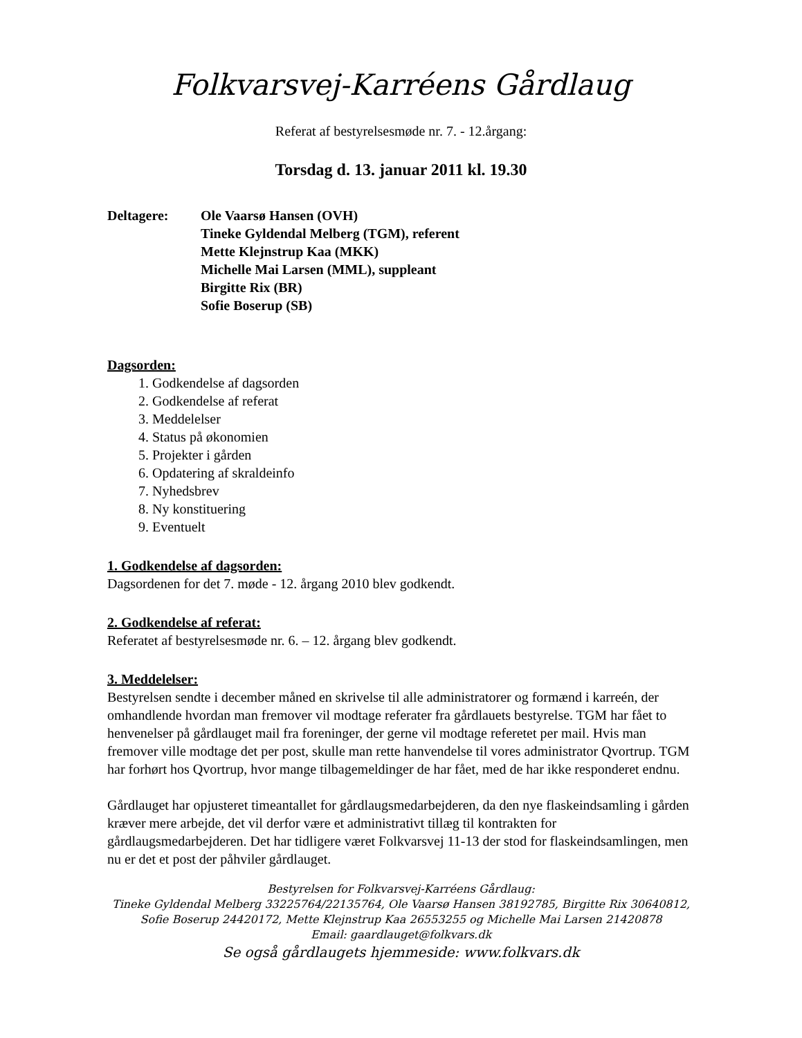Folkvarsvej-Karréens Gårdlaug
Referat af bestyrelsesmøde nr. 7. - 12.årgang:
Torsdag d. 13. januar 2011 kl. 19.30
Deltagere: Ole Vaarsø Hansen (OVH)
Tineke Gyldendal Melberg (TGM), referent
Mette Klejnstrup Kaa (MKK)
Michelle Mai Larsen (MML), suppleant
Birgitte Rix (BR)
Sofie Boserup (SB)
Dagsorden:
1. Godkendelse af dagsorden
2. Godkendelse af referat
3. Meddelelser
4. Status på økonomien
5. Projekter i gården
6. Opdatering af skraldeinfo
7. Nyhedsbrev
8. Ny konstituering
9. Eventuelt
1. Godkendelse af dagsorden:
Dagsordenen for det 7. møde - 12. årgang 2010 blev godkendt.
2. Godkendelse af referat:
Referatet af bestyrelsesmøde nr. 6. – 12. årgang blev godkendt.
3. Meddelelser:
Bestyrelsen sendte i december måned en skrivelse til alle administratorer og formænd i karreén, der omhandlende hvordan man fremover vil modtage referater fra gårdlauets bestyrelse. TGM har fået to henvenelser på gårdlauget mail fra foreninger, der gerne vil modtage referetet per mail. Hvis man fremover ville modtage det per post, skulle man rette hanvendelse til vores administrator Qvortrup. TGM har forhørt hos Qvortrup, hvor mange tilbagemeldinger de har fået, med de har ikke responderet endnu.
Gårdlauget har opjusteret timeantallet for gårdlaugsmedarbejderen, da den nye flaskeindsamling i gården kræver mere arbejde, det vil derfor være et administrativt tillæg til kontrakten for gårdlaugsmedarbejderen. Det har tidligere været Folkvarsvej 11-13 der stod for flaskeindsamlingen, men nu er det et post der påhviler gårdlauget.
Bestyrelsen for Folkvarsvej-Karréens Gårdlaug:
Tineke Gyldendal Melberg 33225764/22135764, Ole Vaarsø Hansen 38192785, Birgitte Rix 30640812, Sofie Boserup 24420172, Mette Klejnstrup Kaa 26553255 og Michelle Mai Larsen 21420878
Email: gaardlauget@folkvars.dk
Se også gårdlaugets hjemmeside: www.folkvars.dk